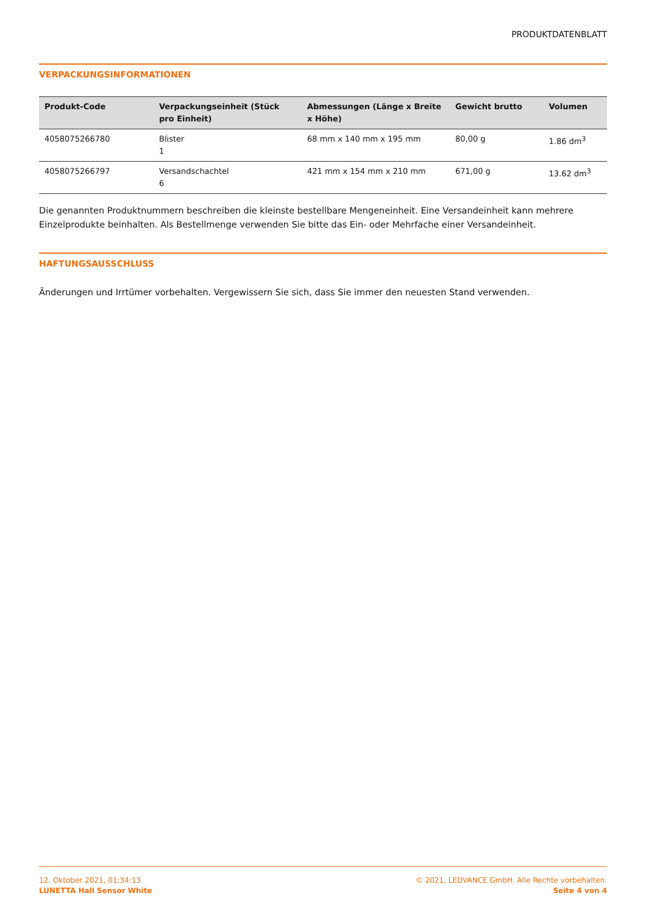PRODUKTDATENBLATT
VERPACKUNGSINFORMATIONEN
| Produkt-Code | Verpackungseinheit (Stück pro Einheit) | Abmessungen (Länge x Breite x Höhe) | Gewicht brutto | Volumen |
| --- | --- | --- | --- | --- |
| 4058075266780 | Blister 1 | 68 mm x 140 mm x 195 mm | 80,00 g | 1.86 dm<sup>3</sup> |
| 4058075266797 | Versandschachtel 6 | 421 mm x 154 mm x 210 mm | 671,00 g | 13.62 dm<sup>3</sup> |
Die genannten Produktnummern beschreiben die kleinste bestellbare Mengeneinheit. Eine Versandeinheit kann mehrere Einzelprodukte beinhalten. Als Bestellmenge verwenden Sie bitte das Ein- oder Mehrfache einer Versandeinheit.
HAFTUNGSAUSSCHLUSS
Änderungen und Irrtümer vorbehalten. Vergewissern Sie sich, dass Sie immer den neuesten Stand verwenden.
12. Oktober 2021, 01:34:13
LUNETTA Hall Sensor White
© 2021, LEDVANCE GmbH. Alle Rechte vorbehalten.
Seite 4 von 4